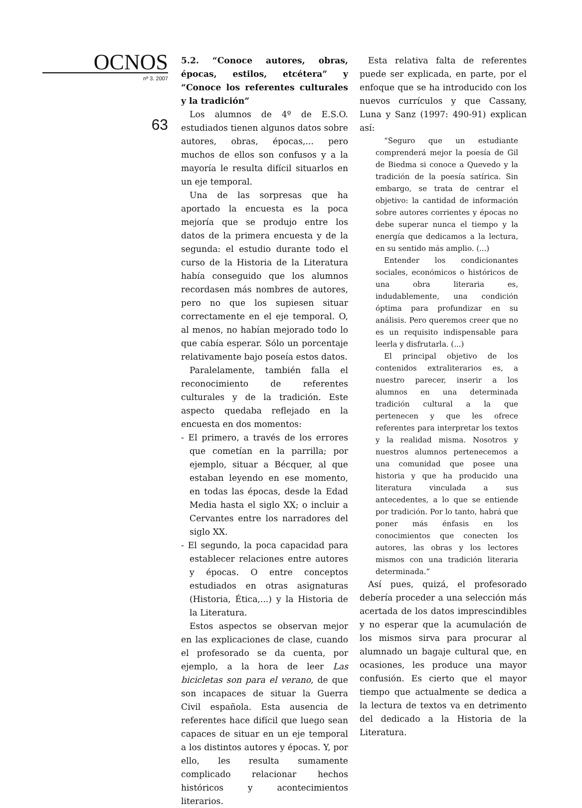OCNOS
nº 3. 2007
63
5.2. “Conoce autores, obras, épocas, estilos, etcétera” y “Conoce los referentes culturales y la tradición”
Los alumnos de 4º de E.S.O. estudiados tienen algunos datos sobre autores, obras, épocas,... pero muchos de ellos son confusos y a la mayoría le resulta difícil situarlos en un eje temporal.
Una de las sorpresas que ha aportado la encuesta es la poca mejoría que se produjo entre los datos de la primera encuesta y de la segunda: el estudio durante todo el curso de la Historia de la Literatura había conseguido que los alumnos recordasen más nombres de autores, pero no que los supiesen situar correctamente en el eje temporal. O, al menos, no habían mejorado todo lo que cabía esperar. Sólo un porcentaje relativamente bajo poseía estos datos.
Paralelamente, también falla el reconocimiento de referentes culturales y de la tradición. Este aspecto quedaba reflejado en la encuesta en dos momentos:
- El primero, a través de los errores que cometían en la parrilla; por ejemplo, situar a Bécquer, al que estaban leyendo en ese momento, en todas las épocas, desde la Edad Media hasta el siglo XX; o incluir a Cervantes entre los narradores del siglo XX.
- El segundo, la poca capacidad para establecer relaciones entre autores y épocas. O entre conceptos estudiados en otras asignaturas (Historia, Ética,...) y la Historia de la Literatura.
Estos aspectos se observan mejor en las explicaciones de clase, cuando el profesorado se da cuenta, por ejemplo, a la hora de leer Las bicicletas son para el verano, de que son incapaces de situar la Guerra Civil española. Esta ausencia de referentes hace difícil que luego sean capaces de situar en un eje temporal a los distintos autores y épocas. Y, por ello, les resulta sumamente complicado relacionar hechos históricos y acontecimientos literarios.
Esta relativa falta de referentes puede ser explicada, en parte, por el enfoque que se ha introducido con los nuevos currículos y que Cassany, Luna y Sanz (1997: 490-91) explican así:
“Seguro que un estudiante comprenderá mejor la poesía de Gil de Biedma si conoce a Quevedo y la tradición de la poesía satírica. Sin embargo, se trata de centrar el objetivo: la cantidad de información sobre autores corrientes y épocas no debe superar nunca el tiempo y la energía que dedicamos a la lectura, en su sentido más amplio. (...)
Entender los condicionantes sociales, económicos o históricos de una obra literaria es, indudablemente, una condición óptima para profundizar en su análisis. Pero queremos creer que no es un requisito indispensable para leerla y disfrutarla. (...)
El principal objetivo de los contenidos extraliterarios es, a nuestro parecer, inserir a los alumnos en una determinada tradición cultural a la que pertenecen y que les ofrece referentes para interpretar los textos y la realidad misma. Nosotros y nuestros alumnos pertenecemos a una comunidad que posee una historia y que ha producido una literatura vinculada a sus antecedentes, a lo que se entiende por tradición. Por lo tanto, habrá que poner más énfasis en los conocimientos que conecten los autores, las obras y los lectores mismos con una tradición literaria determinada.”
Así pues, quizá, el profesorado debería proceder a una selección más acertada de los datos imprescindibles y no esperar que la acumulación de los mismos sirva para procurar al alumnado un bagaje cultural que, en ocasiones, les produce una mayor confusión. Es cierto que el mayor tiempo que actualmente se dedica a la lectura de textos va en detrimento del dedicado a la Historia de la Literatura.